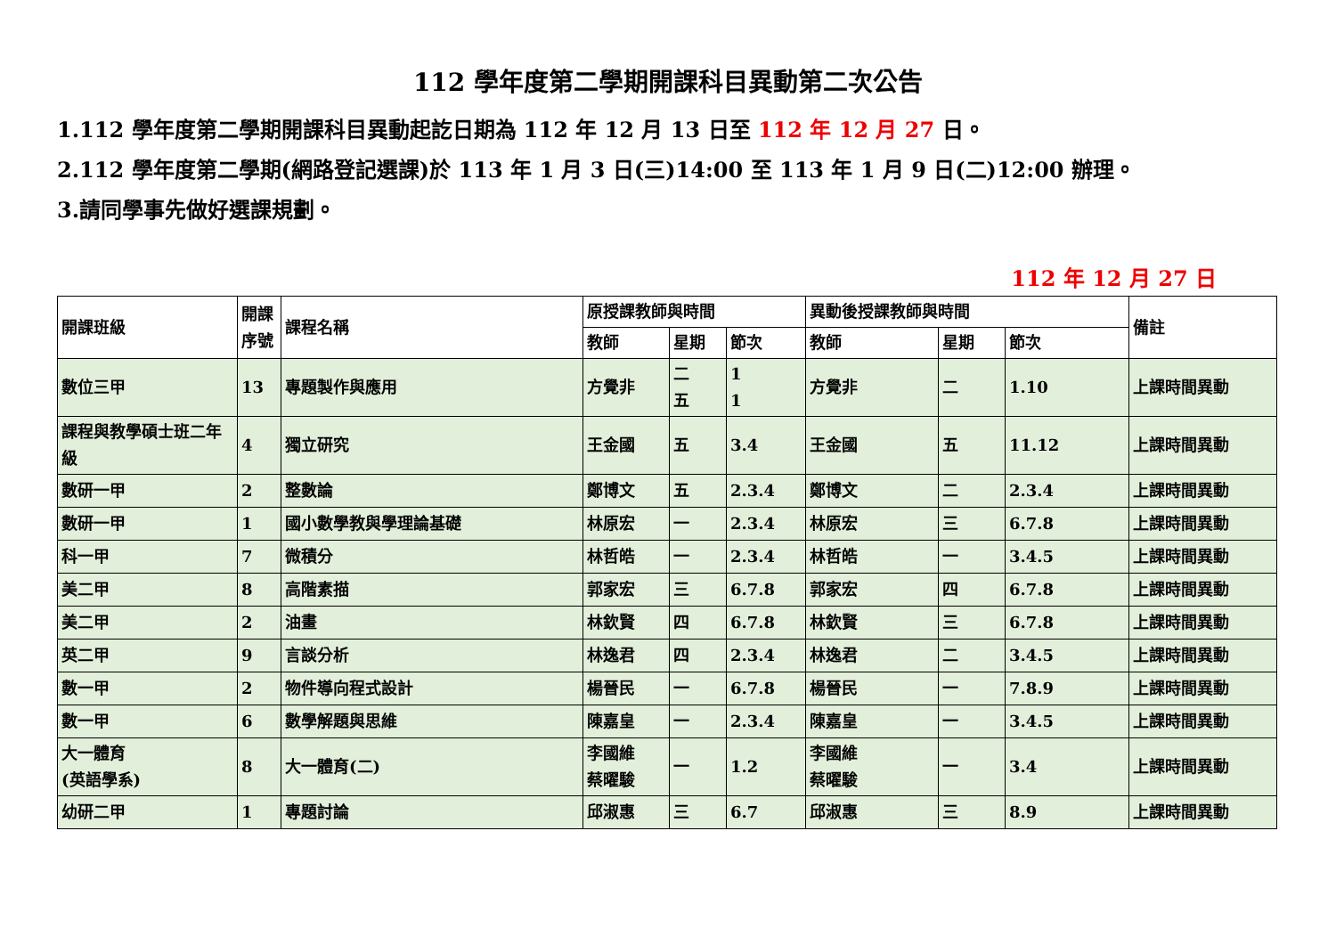112 學年度第二學期開課科目異動第二次公告
1.112 學年度第二學期開課科目異動起訖日期為 112 年 12 月 13 日至 112 年 12 月 27 日。
2.112 學年度第二學期(網路登記選課)於 113 年 1 月 3 日(三)14:00 至 113 年 1 月 9 日(二)12:00 辦理。
3.請同學事先做好選課規劃。
112 年 12 月 27 日
| 開課班級 | 開課序號 | 課程名稱 | 原授課教師與時間 | | | 異動後授課教師與時間 | | | 備註 |
| --- | --- | --- | --- | --- | --- | --- | --- | --- | --- |
| | | | 教師 | 星期 | 節次 | 教師 | 星期 | 節次 | |
| 數位三甲 | 13 | 專題製作與應用 | 方覺非 | 二 五 | 1 1 | 方覺非 | 二 | 1.10 | 上課時間異動 |
| 課程與教學碩士班二年級 | 4 | 獨立研究 | 王金國 | 五 | 3.4 | 王金國 | 五 | 11.12 | 上課時間異動 |
| 數研一甲 | 2 | 整數論 | 鄭博文 | 五 | 2.3.4 | 鄭博文 | 二 | 2.3.4 | 上課時間異動 |
| 數研一甲 | 1 | 國小數學教與學理論基礎 | 林原宏 | 一 | 2.3.4 | 林原宏 | 三 | 6.7.8 | 上課時間異動 |
| 科一甲 | 7 | 微積分 | 林哲皓 | 一 | 2.3.4 | 林哲皓 | 一 | 3.4.5 | 上課時間異動 |
| 美二甲 | 8 | 高階素描 | 郭家宏 | 三 | 6.7.8 | 郭家宏 | 四 | 6.7.8 | 上課時間異動 |
| 美二甲 | 2 | 油畫 | 林欽賢 | 四 | 6.7.8 | 林欽賢 | 三 | 6.7.8 | 上課時間異動 |
| 英二甲 | 9 | 言談分析 | 林逸君 | 四 | 2.3.4 | 林逸君 | 二 | 3.4.5 | 上課時間異動 |
| 數一甲 | 2 | 物件導向程式設計 | 楊晉民 | 一 | 6.7.8 | 楊晉民 | 一 | 7.8.9 | 上課時間異動 |
| 數一甲 | 6 | 數學解題與思維 | 陳嘉皇 | 一 | 2.3.4 | 陳嘉皇 | 一 | 3.4.5 | 上課時間異動 |
| 大一體育 (英語學系) | 8 | 大一體育(二) | 李國維 蔡曜駿 | 一 | 1.2 | 李國維 蔡曜駿 | 一 | 3.4 | 上課時間異動 |
| 幼研二甲 | 1 | 專題討論 | 邱淑惠 | 三 | 6.7 | 邱淑惠 | 三 | 8.9 | 上課時間異動 |